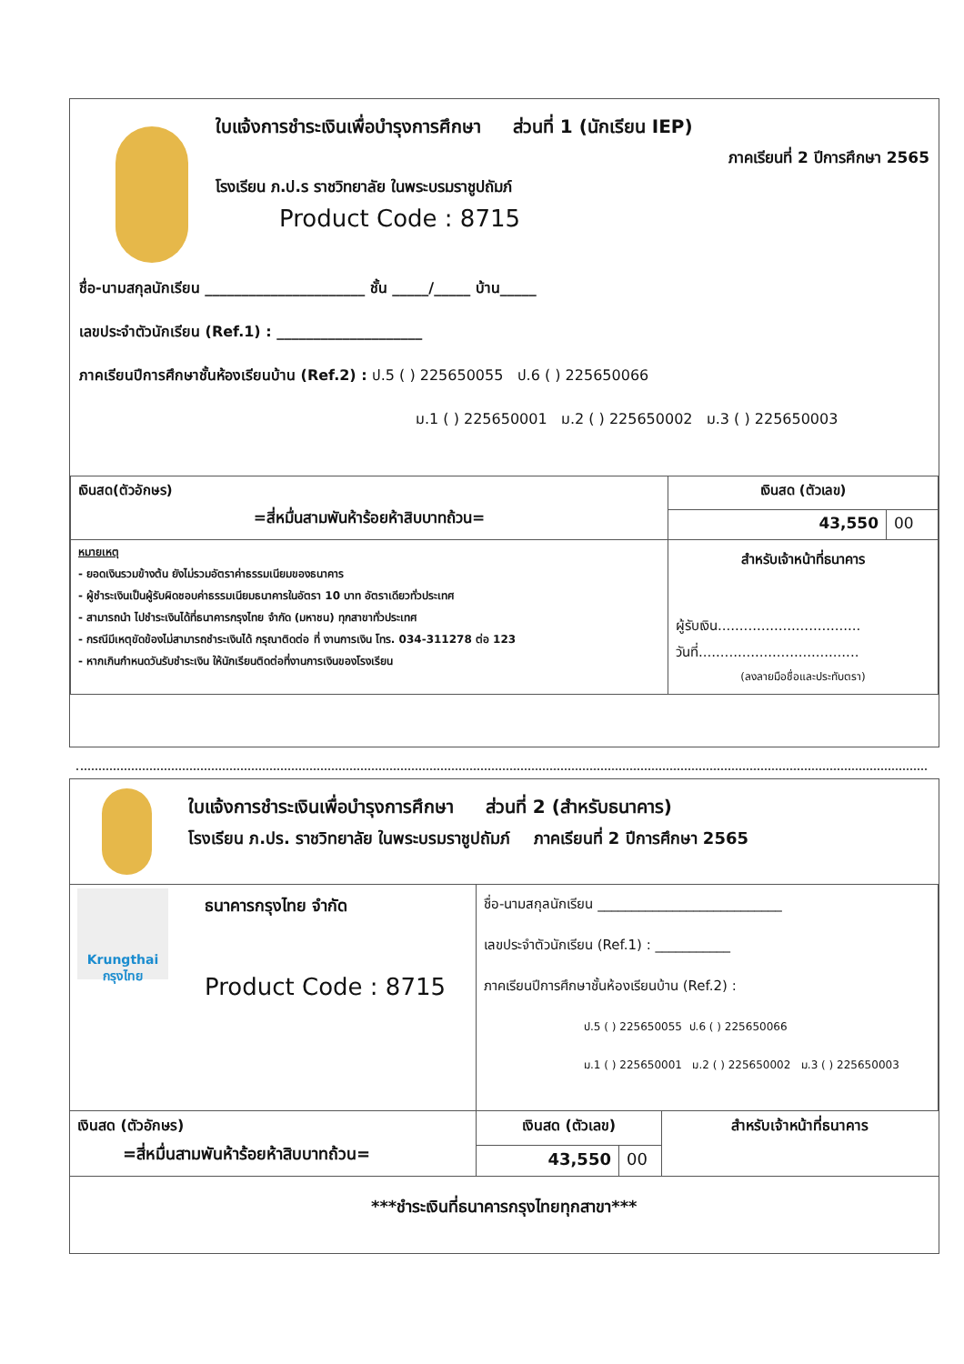ใบแจ้งการชำระเงินเพื่อบำรุงการศึกษา ส่วนที่ 1 (นักเรียน IEP)
ภาคเรียนที่ 2 ปีการศึกษา 2565
โรงเรียน ภ.ป.ร ราชวิทยาลัย ในพระบรมราชูปถัมภ์
Product Code : 8715
ชื่อ-นามสกุลนักเรียน ______________________ ชั้น _____/_____ บ้าน_____
เลขประจำตัวนักเรียน (Ref.1) : ____________________
ภาคเรียนปีการศึกษาชั้นห้องเรียนบ้าน (Ref.2) : ป.5 ( ) 225650055 ป.6 ( ) 225650066
ม.1 ( ) 225650001 ม.2 ( ) 225650002 ม.3 ( ) 225650003
| เงินสด(ตัวอักษร) =สี่หมื่นสามพันห้าร้อยห้าสิบบาทถ้วน= | เงินสด (ตัวเลข) | |
| | 43,550 | 00 |
| หมายเหตุ - ยอดเงินรวมข้างต้น ยังไม่รวมอัตราค่าธรรมเนียมของธนาคาร - ผู้ชำระเงินเป็นผู้รับผิดชอบค่าธรรมเนียมธนาคารในอัตรา 10 บาท อัตราเดียวทั่วประเทศ - สามารถนำ ไปชำระเงินได้ที่ธนาคารกรุงไทย จำกัด (มหาชน) ทุกสาขาทั่วประเทศ - กรณีมีเหตุขัดข้องไม่สามารถชำระเงินได้ กรุณาติดต่อ ที่ งานการเงิน โทร. 034-311278 ต่อ 123 - หากเกินกำหนดวันรับชำระเงิน ให้นักเรียนติดต่อที่งานการเงินของโรงเรียน | สำหรับเจ้าหน้าที่ธนาคาร ผู้รับเงิน................................. วันที่..................................... (ลงลายมือชื่อและประทับตรา) | |
ใบแจ้งการชำระเงินเพื่อบำรุงการศึกษา ส่วนที่ 2 (สำหรับธนาคาร)
โรงเรียน ภ.ปร. ราชวิทยาลัย ในพระบรมราชูปถัมภ์ ภาคเรียนที่ 2 ปีการศึกษา 2565
| Krungthai กรุงไทย ธนาคารกรุงไทย จำกัด Product Code : 8715 | ชื่อ-นามสกุลนักเรียน ___________________________ เลขประจำตัวนักเรียน (Ref.1) : ___________ ภาคเรียนปีการศึกษาชั้นห้องเรียนบ้าน (Ref.2) : ป.5 ( ) 225650055 ป.6 ( ) 225650066 ม.1 ( ) 225650001 ม.2 ( ) 225650002 ม.3 ( ) 225650003 | | |
| เงินสด (ตัวอักษร) =สี่หมื่นสามพันห้าร้อยห้าสิบบาทถ้วน= | เงินสด (ตัวเลข) | | สำหรับเจ้าหน้าที่ธนาคาร |
| | 43,550 | 00 | |
| ***ชำระเงินที่ธนาคารกรุงไทยทุกสาขา*** | | | |